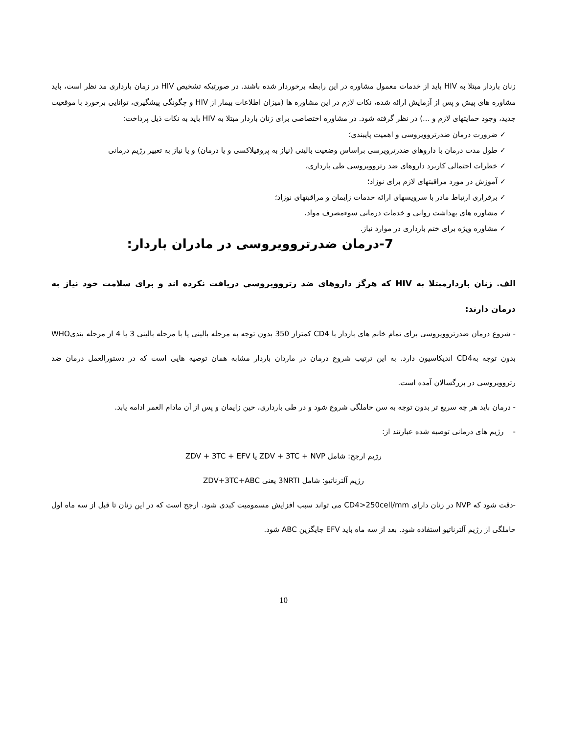زنان باردار مبتلا به HIV باید از خدمات معمول مشاوره در این رابطه برخوردار شده باشند. در صورتیکه تشخیص HIV در زمان بارداری مد نظر است، باید مشاوره های پیش و پس از آزمایش ارائه شده، نکات لازم در این مشاوره ها (میزان اطلاعات بیمار از HIV و چگونگی پیشگیری، توانایی برخورد با موقعیت جدید، وجود حمایتهای لازم و ...) در نظر گرفته شود. در مشاوره اختصاصی برای زنان باردار مبتلا به HIV باید به نکات ذیل پرداخت:
✓ ضرورت درمان ضدرتروویروسی و اهمیت پایبندی؛
✓ طول مدت درمان با داروهای ضدرترویرسی براساس وضعیت بالینی (نیاز به پروفیلاکسی و یا درمان) و یا نیاز به تغییر رژیم درمانی
✓ خطرات احتمالی کاربرد داروهای ضد رتروویروسی طی بارداری،
✓ آموزش در مورد مراقبتهای لازم برای نوزاد؛
✓ برقراری ارتباط مادر با سرویسهای ارائه خدمات زایمان و مراقبتهای نوزاد؛
✓ مشاوره های بهداشت روانی و خدمات درمانی سوءمصرف مواد،
✓ مشاوره ویژه برای ختم بارداری در موارد نیاز.
7-درمان ضدرتروویروسی در مادران باردار:
الف. زنان باردارمبتلا به HIV که هرگز داروهای ضد رتروویروسی دریافت نکرده اند و برای سلامت خود نیاز به درمان دارند:
- شروع درمان ضدرتروویروسی برای تمام خانم های باردار با CD4 کمتراز 350 بدون توجه به مرحله بالینی یا با مرحله بالینی 3 یا 4 از مرحله بندیWHO بدون توجه بهCD4 اندیکاسیون دارد. به این ترتیب شروع درمان در ماردان باردار مشابه همان توصیه هایی است که در دستورالعمل درمان ضد رتروویروسی در بزرگسالان آمده است.
- درمان باید هر چه سریع تر بدون توجه به سن حاملگی شروع شود و در طی بارداری، حین زایمان و پس از آن مادام العمر ادامه یابد.
- رژیم های درمانی توصیه شده عبارتند از:
رژیم ارجح: شامل ZDV + 3TC + NVP یا ZDV + 3TC + EFV
رژیم آلترناتیو: شامل 3NRTI یعنی ZDV+3TC+ABC
-دقت شود که NVP در زنان دارای CD4>250cell/mm می تواند سبب افزایش مسمومیت کبدی شود. ارجح است که در این زنان تا قبل از سه ماه اول حاملگی از رژیم آلترناتیو استفاده شود. بعد از سه ماه باید EFV جایگزین ABC شود.
10